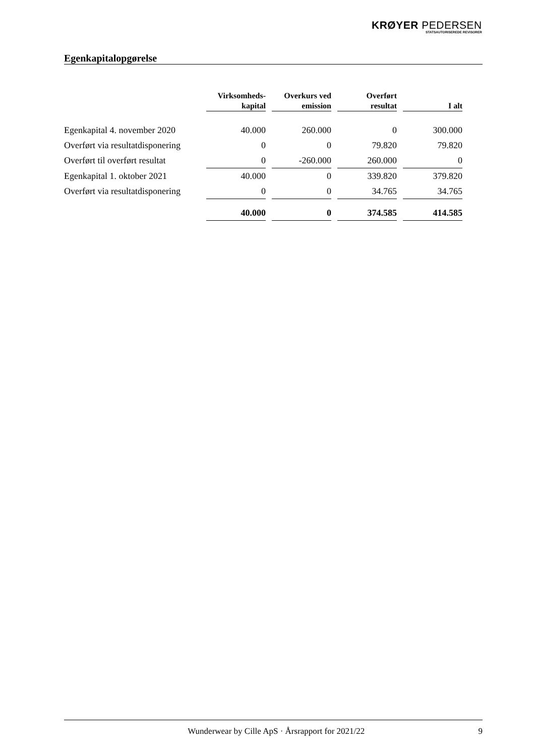KRØYER PEDERSEN
STATSAUTORISEREDE REVISORER
Egenkapitalopgørelse
| | Virksomheds- kapital | Overkurs ved emission | Overført resultat | I alt |
| --- | --- | --- | --- | --- |
| Egenkapital 4. november 2020 | 40.000 | 260.000 | 0 | 300.000 |
| Overført via resultatdisponering | 0 | 0 | 79.820 | 79.820 |
| Overført til overført resultat | 0 | -260.000 | 260.000 | 0 |
| Egenkapital 1. oktober 2021 | 40.000 | 0 | 339.820 | 379.820 |
| Overført via resultatdisponering | 0 | 0 | 34.765 | 34.765 |
| | 40.000 | 0 | 374.585 | 414.585 |
Wunderwear by Cille ApS · Årsrapport for 2021/22 9